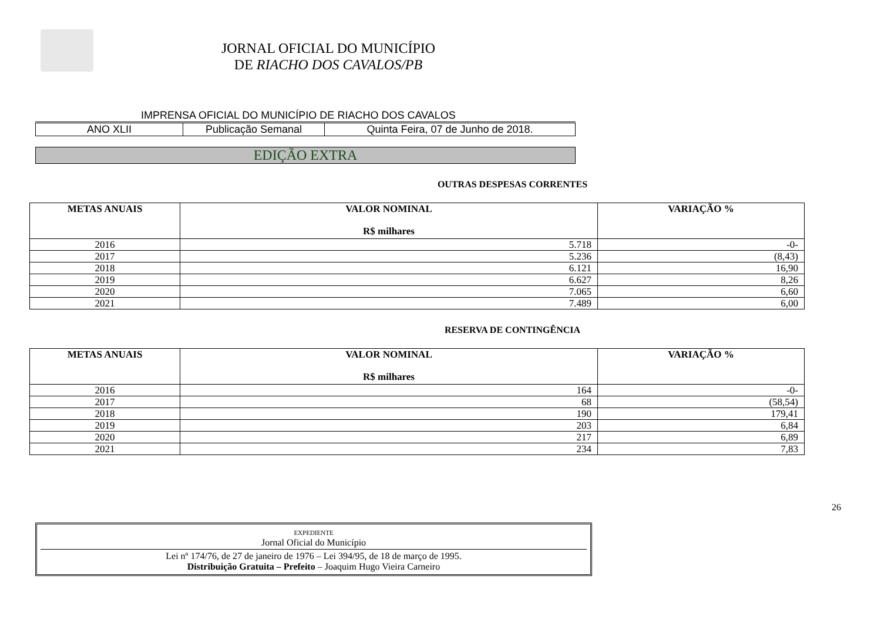JORNAL OFICIAL DO MUNICÍPIO
DE RIACHO DOS CAVALOS/PB
IMPRENSA OFICIAL DO MUNICÍPIO DE RIACHO DOS CAVALOS
| ANO XLII | Publicação Semanal | Quinta Feira, 07 de Junho de 2018. |
EDIÇÃO EXTRA
OUTRAS DESPESAS CORRENTES
| METAS ANUAIS | VALOR NOMINAL R$ milhares | VARIAÇÃO % |
| --- | --- | --- |
| 2016 | 5.718 | -0- |
| 2017 | 5.236 | (8,43) |
| 2018 | 6.121 | 16,90 |
| 2019 | 6.627 | 8,26 |
| 2020 | 7.065 | 6,60 |
| 2021 | 7.489 | 6,00 |
RESERVA DE CONTINGÊNCIA
| METAS ANUAIS | VALOR NOMINAL R$ milhares | VARIAÇÃO % |
| --- | --- | --- |
| 2016 | 164 | -0- |
| 2017 | 68 | (58,54) |
| 2018 | 190 | 179,41 |
| 2019 | 203 | 6,84 |
| 2020 | 217 | 6,89 |
| 2021 | 234 | 7,83 |
EXPEDIENTE
Jornal Oficial do Município
Lei nº 174/76, de 27 de janeiro de 1976 – Lei 394/95, de 18 de março de 1995.
Distribuição Gratuita – Prefeito – Joaquim Hugo Vieira Carneiro
26